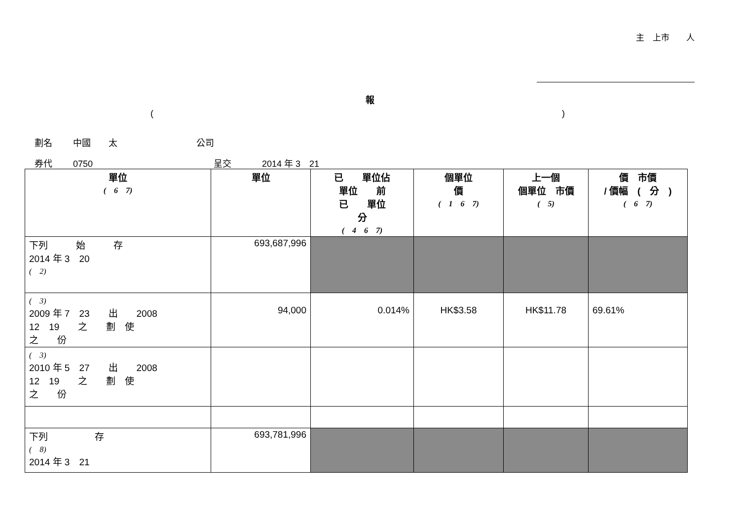主　上市　　人
報
()
劃名 中國　　太 公司
券代 0750 呈交 2014 年 3　21
| 單位 ( 6 7) | 單位 | 已 單位佔 單位 前 已 單位 分 ( 4 6 7) | 個單位 價 ( 1 6 7) | 上一個 個單位 市價 ( 5) | 價 市價 / 價幅 ( 分 ) ( 6 7) |
| --- | --- | --- | --- | --- | --- |
| 下列 始 存 2014 年 3 20 ( 2) | 693,687,996 | | | | |
| ( 3) 2009 年 7 23 出 2008 12 19 之 劃 使 之 份 | 94,000 | 0.014% | HK$3.58 | HK$11.78 | 69.61% |
| ( 3) 2010 年 5 27 出 2008 12 19 之 劃 使 之 份 | | | | | |
| 下列 存 ( 8) 2014 年 3 21 | 693,781,996 | | | | |